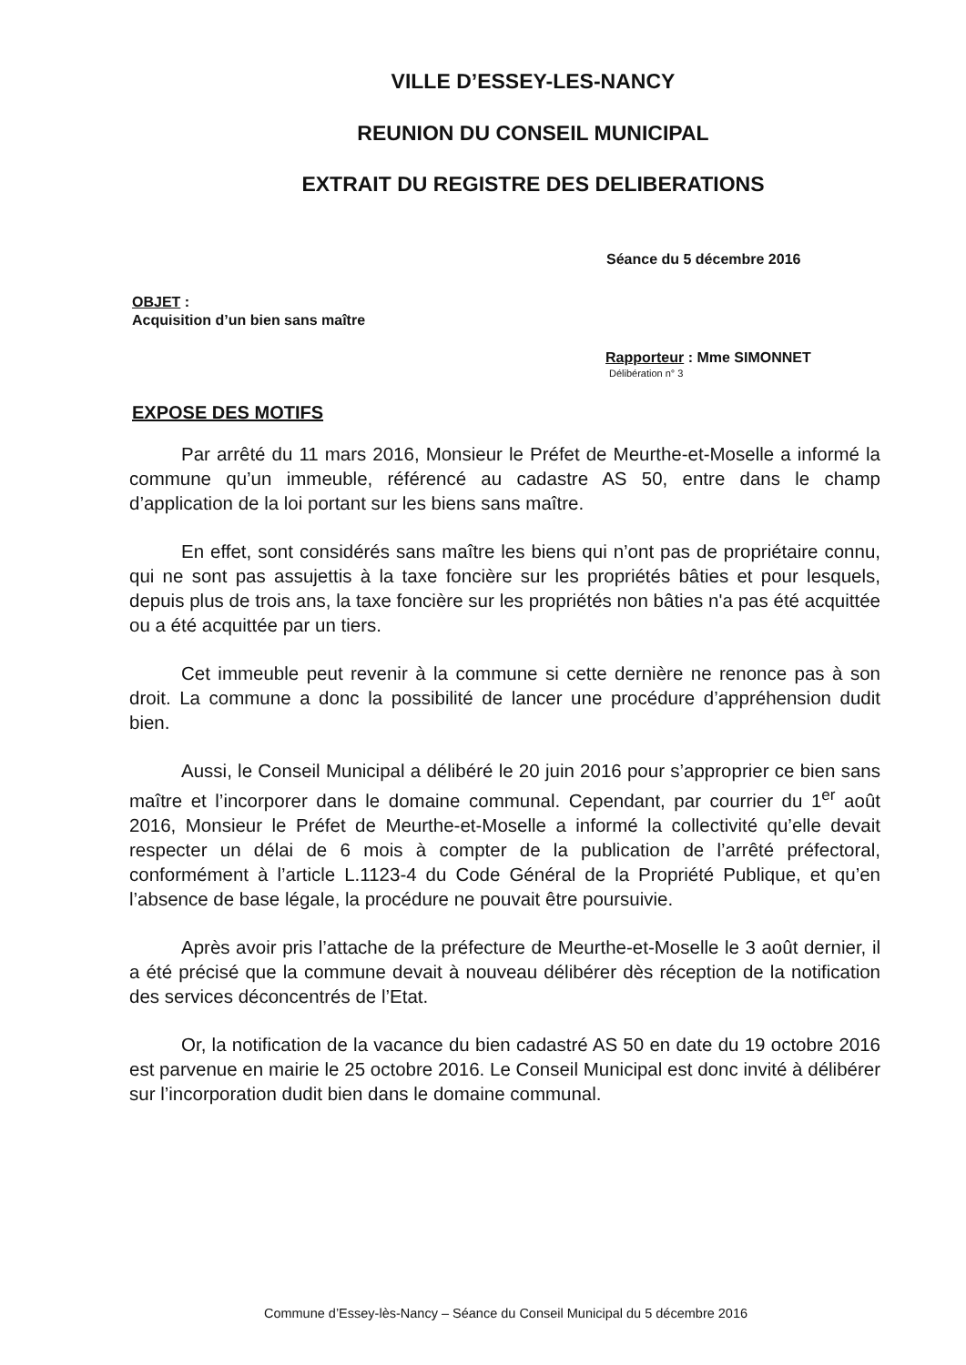VILLE D’ESSEY-LES-NANCY
REUNION DU CONSEIL MUNICIPAL
EXTRAIT DU REGISTRE DES DELIBERATIONS
Séance du 5 décembre 2016
OBJET :
Acquisition d’un bien sans maître
Rapporteur : Mme SIMONNET
Délibération n° 3
EXPOSE DES MOTIFS
Par arrêté du 11 mars 2016, Monsieur le Préfet de Meurthe-et-Moselle a informé la commune qu’un immeuble, référencé au cadastre AS 50, entre dans le champ d’application de la loi portant sur les biens sans maître.
En effet, sont considérés sans maître les biens qui n’ont pas de propriétaire connu, qui ne sont pas assujettis à la taxe foncière sur les propriétés bâties et pour lesquels, depuis plus de trois ans, la taxe foncière sur les propriétés non bâties n'a pas été acquittée ou a été acquittée par un tiers.
Cet immeuble peut revenir à la commune si cette dernière ne renonce pas à son droit. La commune a donc la possibilité de lancer une procédure d’appréhension dudit bien.
Aussi, le Conseil Municipal a délibéré le 20 juin 2016 pour s’approprier ce bien sans maître et l’incorporer dans le domaine communal. Cependant, par courrier du 1<sup>er</sup> août 2016, Monsieur le Préfet de Meurthe-et-Moselle a informé la collectivité qu’elle devait respecter un délai de 6 mois à compter de la publication de l’arrêté préfectoral, conformément à l’article L.1123-4 du Code Général de la Propriété Publique, et qu’en l’absence de base légale, la procédure ne pouvait être poursuivie.
Après avoir pris l’attache de la préfecture de Meurthe-et-Moselle le 3 août dernier, il a été précisé que la commune devait à nouveau délibérer dès réception de la notification des services déconcentrés de l’Etat.
Or, la notification de la vacance du bien cadastré AS 50 en date du 19 octobre 2016 est parvenue en mairie le 25 octobre 2016. Le Conseil Municipal est donc invité à délibérer sur l’incorporation dudit bien dans le domaine communal.
Commune d’Essey-lès-Nancy – Séance du Conseil Municipal du 5 décembre 2016